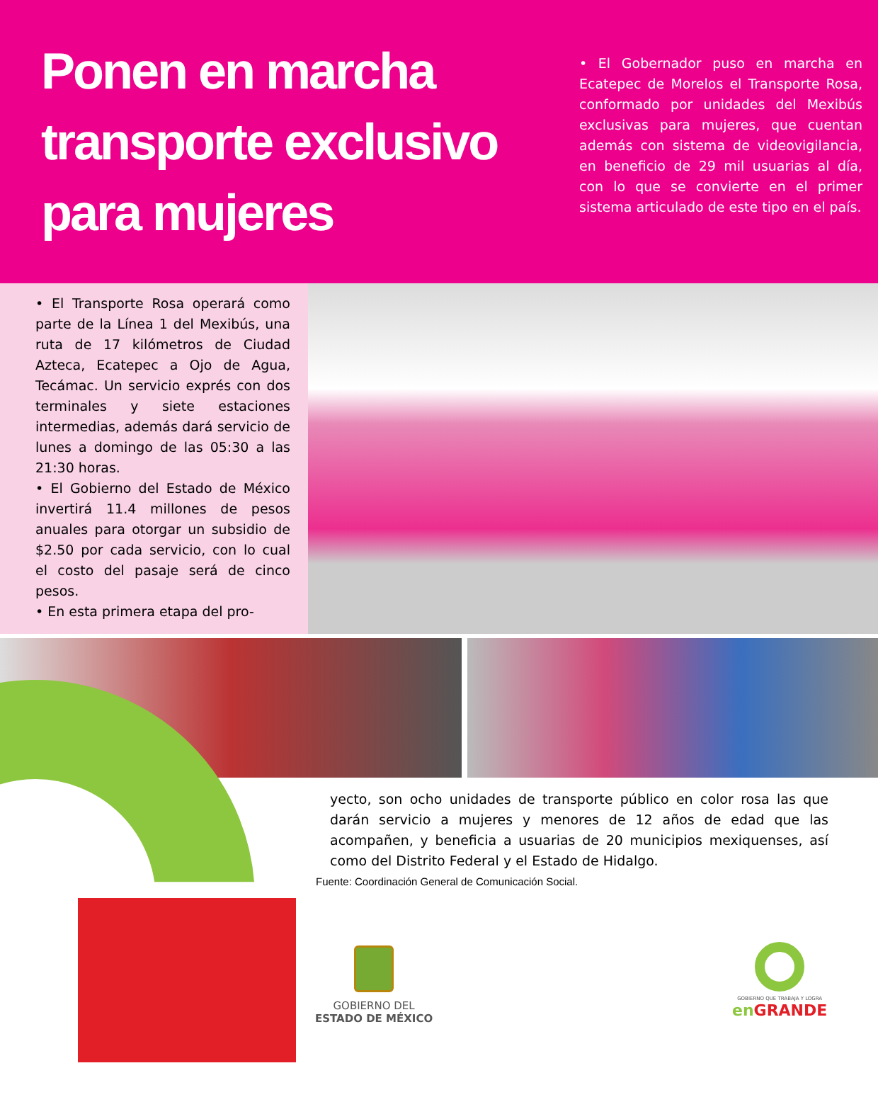Ponen en marcha transporte exclusivo para mujeres
• El Gobernador puso en marcha en Ecatepec de Morelos el Transporte Rosa, conformado por unidades del Mexibús exclusivas para mujeres, que cuentan además con sistema de videovigilancia, en beneficio de 29 mil usuarias al día, con lo que se convierte en el primer sistema articulado de este tipo en el país.
• El Transporte Rosa operará como parte de la Línea 1 del Mexibús, una ruta de 17 kilómetros de Ciudad Azteca, Ecatepec a Ojo de Agua, Tecámac. Un servicio exprés con dos terminales y siete estaciones intermedias, además dará servicio de lunes a domingo de las 05:30 a las 21:30 horas.
• El Gobierno del Estado de México invertirá 11.4 millones de pesos anuales para otorgar un subsidio de $2.50 por cada servicio, con lo cual el costo del pasaje será de cinco pesos.
• En esta primera etapa del pro-
yecto, son ocho unidades de transporte público en color rosa las que darán servicio a mujeres y menores de 12 años de edad que las acompañen, y beneficia a usuarias de 20 municipios mexiquenses, así como del Distrito Federal y el Estado de Hidalgo.
Fuente: Coordinación General de Comunicación Social.
GOBIERNO DEL
ESTADO DE MÉXICO
GOBIERNO QUE TRABAJA Y LOGRA
en GRANDE